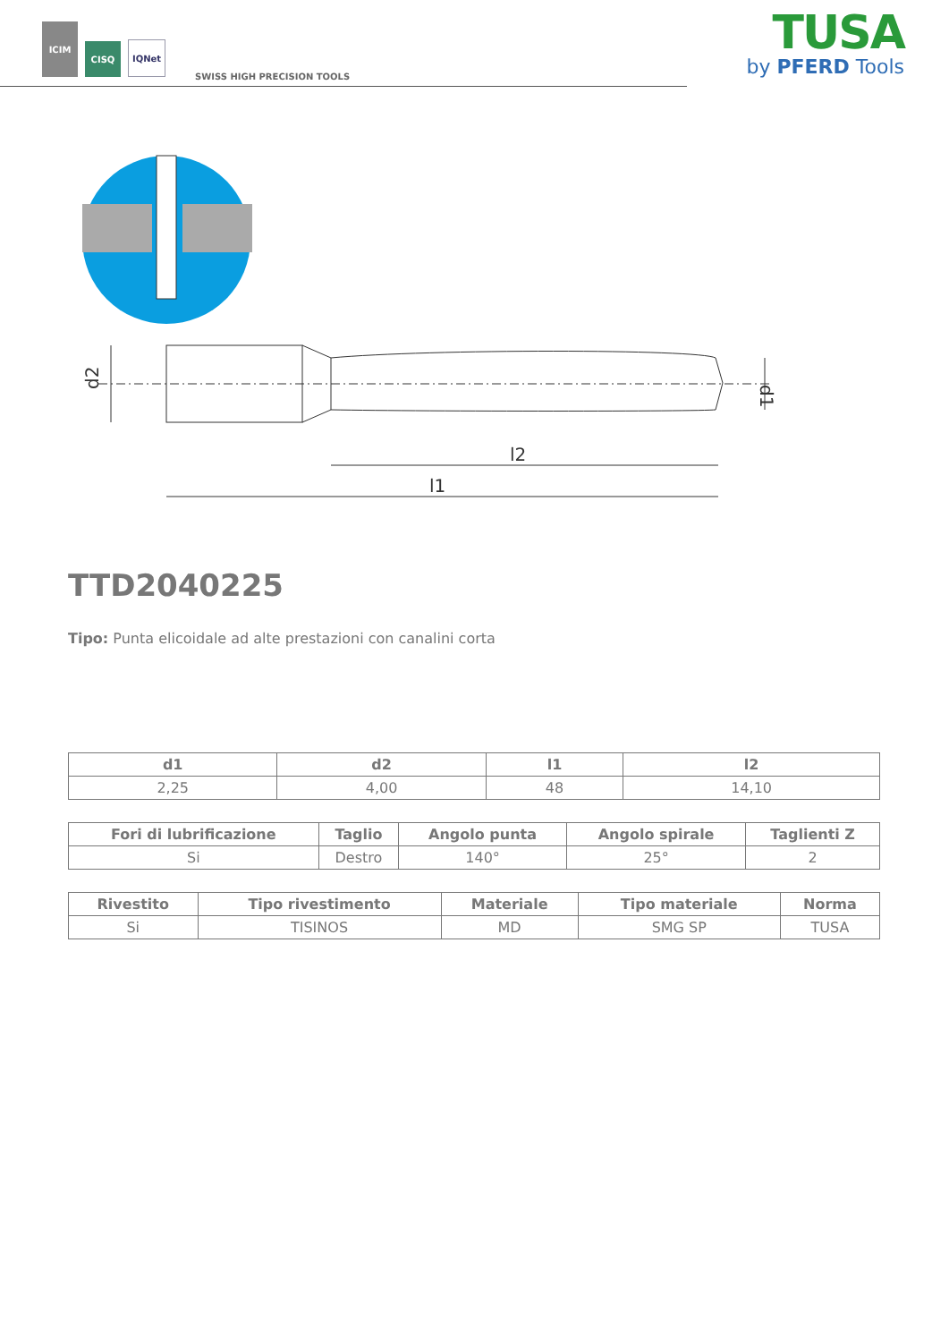ICIM
CISQ
IQNet
SWISS HIGH PRECISION TOOLS
TUSA
by PFERD Tools
d2
d1
l2
l1
TTD2040225
Tipo: Punta elicoidale ad alte prestazioni con canalini corta
| d1 | d2 | l1 | l2 |
| --- | --- | --- | --- |
| 2,25 | 4,00 | 48 | 14,10 |
| Fori di lubrificazione | Taglio | Angolo punta | Angolo spirale | Taglienti Z |
| --- | --- | --- | --- | --- |
| Si | Destro | 140° | 25° | 2 |
| Rivestito | Tipo rivestimento | Materiale | Tipo materiale | Norma |
| --- | --- | --- | --- | --- |
| Si | TISINOS | MD | SMG SP | TUSA |